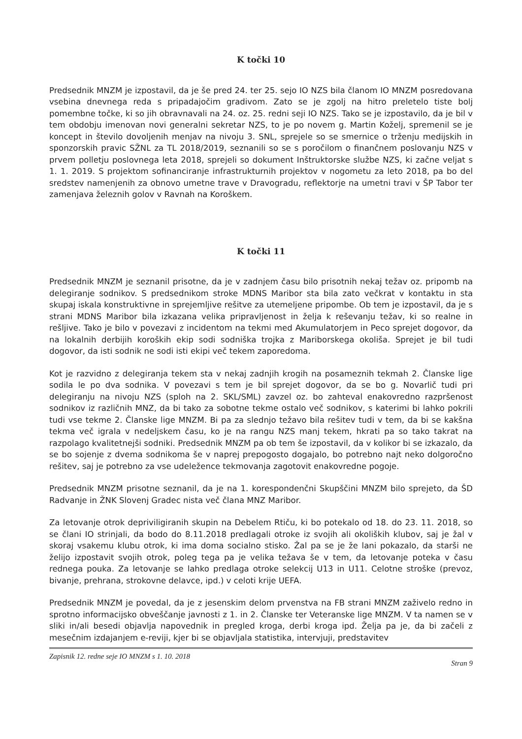K točki 10
Predsednik MNZM je izpostavil, da je še pred 24. ter 25. sejo IO NZS bila članom IO MNZM posredovana vsebina dnevnega reda s pripadajočim gradivom. Zato se je zgolj na hitro preletelo tiste bolj pomembne točke, ki so jih obravnavali na 24. oz. 25. redni seji IO NZS. Tako se je izpostavilo, da je bil v tem obdobju imenovan novi generalni sekretar NZS, to je po novem g. Martin Koželj, spremenil se je koncept in število dovoljenih menjav na nivoju 3. SNL, sprejele so se smernice o trženju medijskih in sponzorskih pravic SŽNL za TL 2018/2019, seznanili so se s poročilom o finančnem poslovanju NZS v prvem polletju poslovnega leta 2018, sprejeli so dokument Inštruktorske službe NZS, ki začne veljat s 1. 1. 2019. S projektom sofinanciranje infrastrukturnih projektov v nogometu za leto 2018, pa bo del sredstev namenjenih za obnovo umetne trave v Dravogradu, reflektorje na umetni travi v ŠP Tabor ter zamenjava železnih golov v Ravnah na Koroškem.
K točki 11
Predsednik MNZM je seznanil prisotne, da je v zadnjem času bilo prisotnih nekaj težav oz. pripomb na delegiranje sodnikov. S predsednikom stroke MDNS Maribor sta bila zato večkrat v kontaktu in sta skupaj iskala konstruktivne in sprejemljive rešitve za utemeljene pripombe. Ob tem je izpostavil, da je s strani MDNS Maribor bila izkazana velika pripravljenost in želja k reševanju težav, ki so realne in rešljive. Tako je bilo v povezavi z incidentom na tekmi med Akumulatorjem in Peco sprejet dogovor, da na lokalnih derbijih koroških ekip sodi sodniška trojka z Mariborskega okoliša. Sprejet je bil tudi dogovor, da isti sodnik ne sodi isti ekipi več tekem zaporedoma.
Kot je razvidno z delegiranja tekem sta v nekaj zadnjih krogih na posameznih tekmah 2. Članske lige sodila le po dva sodnika. V povezavi s tem je bil sprejet dogovor, da se bo g. Novarlič tudi pri delegiranju na nivoju NZS (sploh na 2. SKL/SML) zavzel oz. bo zahteval enakovredno razpršenost sodnikov iz različnih MNZ, da bi tako za sobotne tekme ostalo več sodnikov, s katerimi bi lahko pokrili tudi vse tekme 2. Članske lige MNZM. Bi pa za slednjo težavo bila rešitev tudi v tem, da bi se kakšna tekma več igrala v nedeljskem času, ko je na rangu NZS manj tekem, hkrati pa so tako takrat na razpolago kvalitetnejši sodniki. Predsednik MNZM pa ob tem še izpostavil, da v kolikor bi se izkazalo, da se bo sojenje z dvema sodnikoma še v naprej prepogosto dogajalo, bo potrebno najt neko dolgoročno rešitev, saj je potrebno za vse udeležence tekmovanja zagotovit enakovredne pogoje.
Predsednik MNZM prisotne seznanil, da je na 1. korespondenčni Skupščini MNZM bilo sprejeto, da ŠD Radvanje in ŽNK Slovenj Gradec nista več člana MNZ Maribor.
Za letovanje otrok depriviligiranih skupin na Debelem Rtiču, ki bo potekalo od 18. do 23. 11. 2018, so se člani IO strinjali, da bodo do 8.11.2018 predlagali otroke iz svojih ali okoliških klubov, saj je žal v skoraj vsakemu klubu otrok, ki ima doma socialno stisko. Žal pa se je že lani pokazalo, da starši ne želijo izpostavit svojih otrok, poleg tega pa je velika težava še v tem, da letovanje poteka v času rednega pouka. Za letovanje se lahko predlaga otroke selekcij U13 in U11. Celotne stroške (prevoz, bivanje, prehrana, strokovne delavce, ipd.) v celoti krije UEFA.
Predsednik MNZM je povedal, da je z jesenskim delom prvenstva na FB strani MNZM zaživelo redno in sprotno informacijsko obveščanje javnosti z 1. in 2. Članske ter Veteranske lige MNZM. V ta namen se v sliki in/ali besedi objavlja napovednik in pregled kroga, derbi kroga ipd. Želja pa je, da bi začeli z mesečnim izdajanjem e-reviji, kjer bi se objavljala statistika, intervjuji, predstavitev
Zapisnik 12. redne seje IO MNZM s 1. 10. 2018 Stran 9